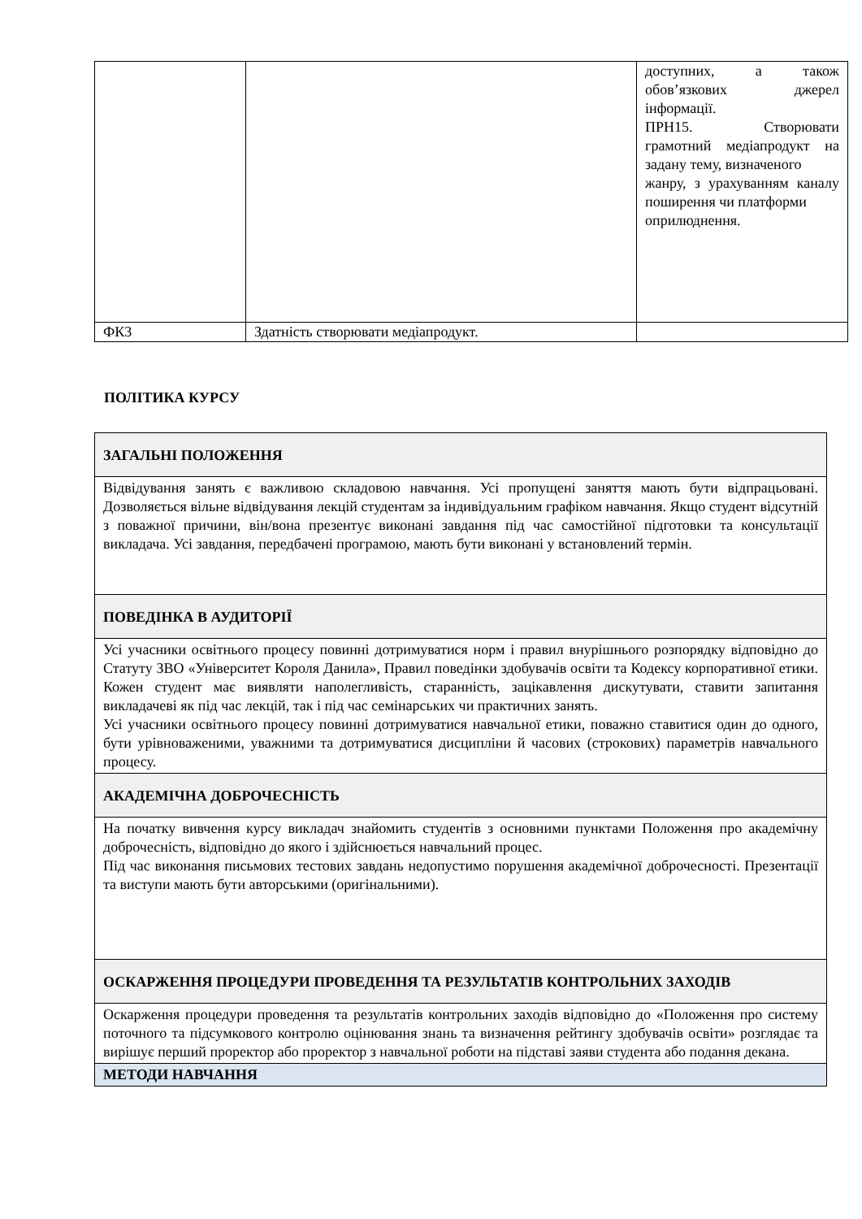| | | доступних, а також обов’язкових джерел інформації. ПРН15. Створювати грамотний медіапродукт на задану тему, визначеного жанру, з урахуванням каналу поширення чи платформи оприлюднення. |
| ФК3 | Здатність створювати медіапродукт. | |
ПОЛІТИКА КУРСУ
| ЗАГАЛЬНІ ПОЛОЖЕННЯ |
| Відвідування занять є важливою складовою навчання. Усі пропущені заняття мають бути відпрацьовані. Дозволяється вільне відвідування лекцій студентам за індивідуальним графіком навчання. Якщо студент відсутній з поважної причини, він/вона презентує виконані завдання під час самостійної підготовки та консультації викладача. Усі завдання, передбачені програмою, мають бути виконані у встановлений термін. |
| ПОВЕДІНКА В АУДИТОРІЇ |
| Усі учасники освітнього процесу повинні дотримуватися норм і правил внурішнього розпорядку відповідно до Статуту ЗВО «Університет Короля Данила», Правил поведінки здобувачів освіти та Кодексу корпоративної етики. Кожен студент має виявляти наполегливість, старанність, зацікавлення дискутувати, ставити запитання викладачеві як під час лекцій, так і під час семінарських чи практичних занять. Усі учасники освітнього процесу повинні дотримуватися навчальної етики, поважно ставитися один до одного, бути урівноваженими, уважними та дотримуватися дисципліни й часових (строкових) параметрів навчального процесу. |
| АКАДЕМІЧНА ДОБРОЧЕСНІСТЬ |
| На початку вивчення курсу викладач знайомить студентів з основними пунктами Положення про академічну доброчесність, відповідно до якого і здійснюється навчальний процес. Під час виконання письмових тестових завдань недопустимо порушення академічної доброчесності. Презентації та виступи мають бути авторськими (оригінальними). |
| ОСКАРЖЕННЯ ПРОЦЕДУРИ ПРОВЕДЕННЯ ТА РЕЗУЛЬТАТІВ КОНТРОЛЬНИХ ЗАХОДІВ |
| Оскарження процедури проведення та результатів контрольних заходів відповідно до «Положення про систему поточного та підсумкового контролю оцінювання знань та визначення рейтингу здобувачів освіти» розглядає та вирішує перший проректор або проректор з навчальної роботи на підставі заяви студента або подання декана. |
| МЕТОДИ НАВЧАННЯ |